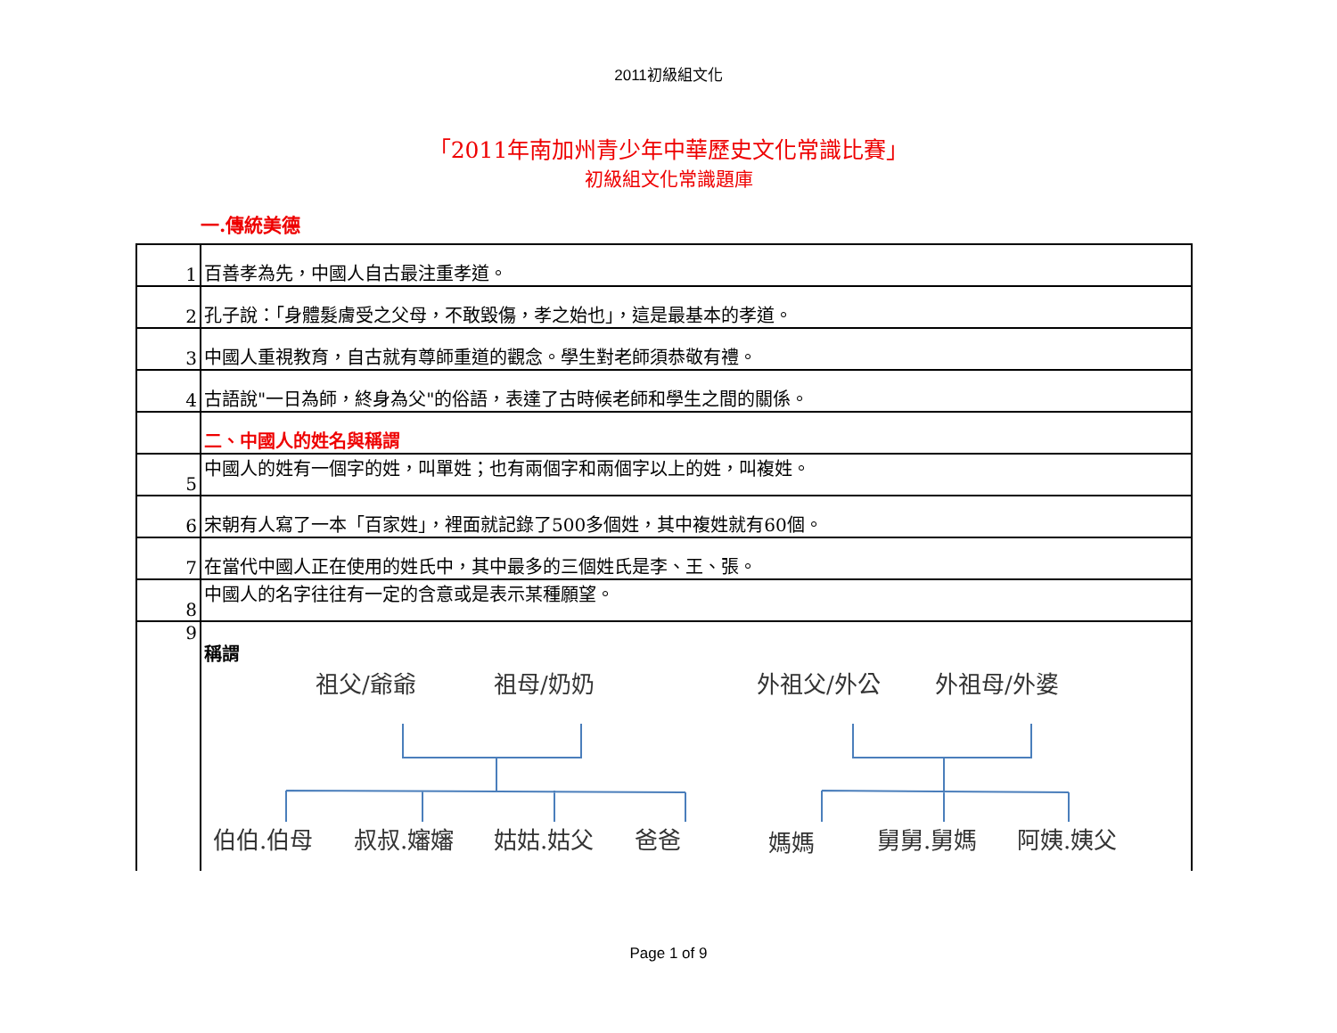2011初級組文化
「2011年南加州青少年中華歷史文化常識比賽」
初級組文化常識題庫
一.傳統美德
| 1 | 百善孝為先，中國人自古最注重孝道。 |
| 2 | 孔子說：「身體髮膚受之父母，不敢毀傷，孝之始也」，這是最基本的孝道。 |
| 3 | 中國人重視教育，自古就有尊師重道的觀念。學生對老師須恭敬有禮。 |
| 4 | 古語說"一日為師，終身為父"的俗語，表達了古時候老師和學生之間的關係。 |
| | 二、中國人的姓名與稱謂 |
| 5 | 中國人的姓有一個字的姓，叫單姓；也有兩個字和兩個字以上的姓，叫複姓。 |
| 6 | 宋朝有人寫了一本「百家姓」，裡面就記錄了500多個姓，其中複姓就有60個。 |
| 7 | 在當代中國人正在使用的姓氏中，其中最多的三個姓氏是李、王、張。 |
| 8 | 中國人的名字往往有一定的含意或是表示某種願望。 |
| 9 | 稱謂 祖父/爺爺 祖母/奶奶 外祖父/外公 外祖母/外婆 伯伯.伯母 叔叔.嬸嬸 姑姑.姑父 爸爸 媽媽 舅舅.舅媽 阿姨.姨父 |
Page 1 of 9